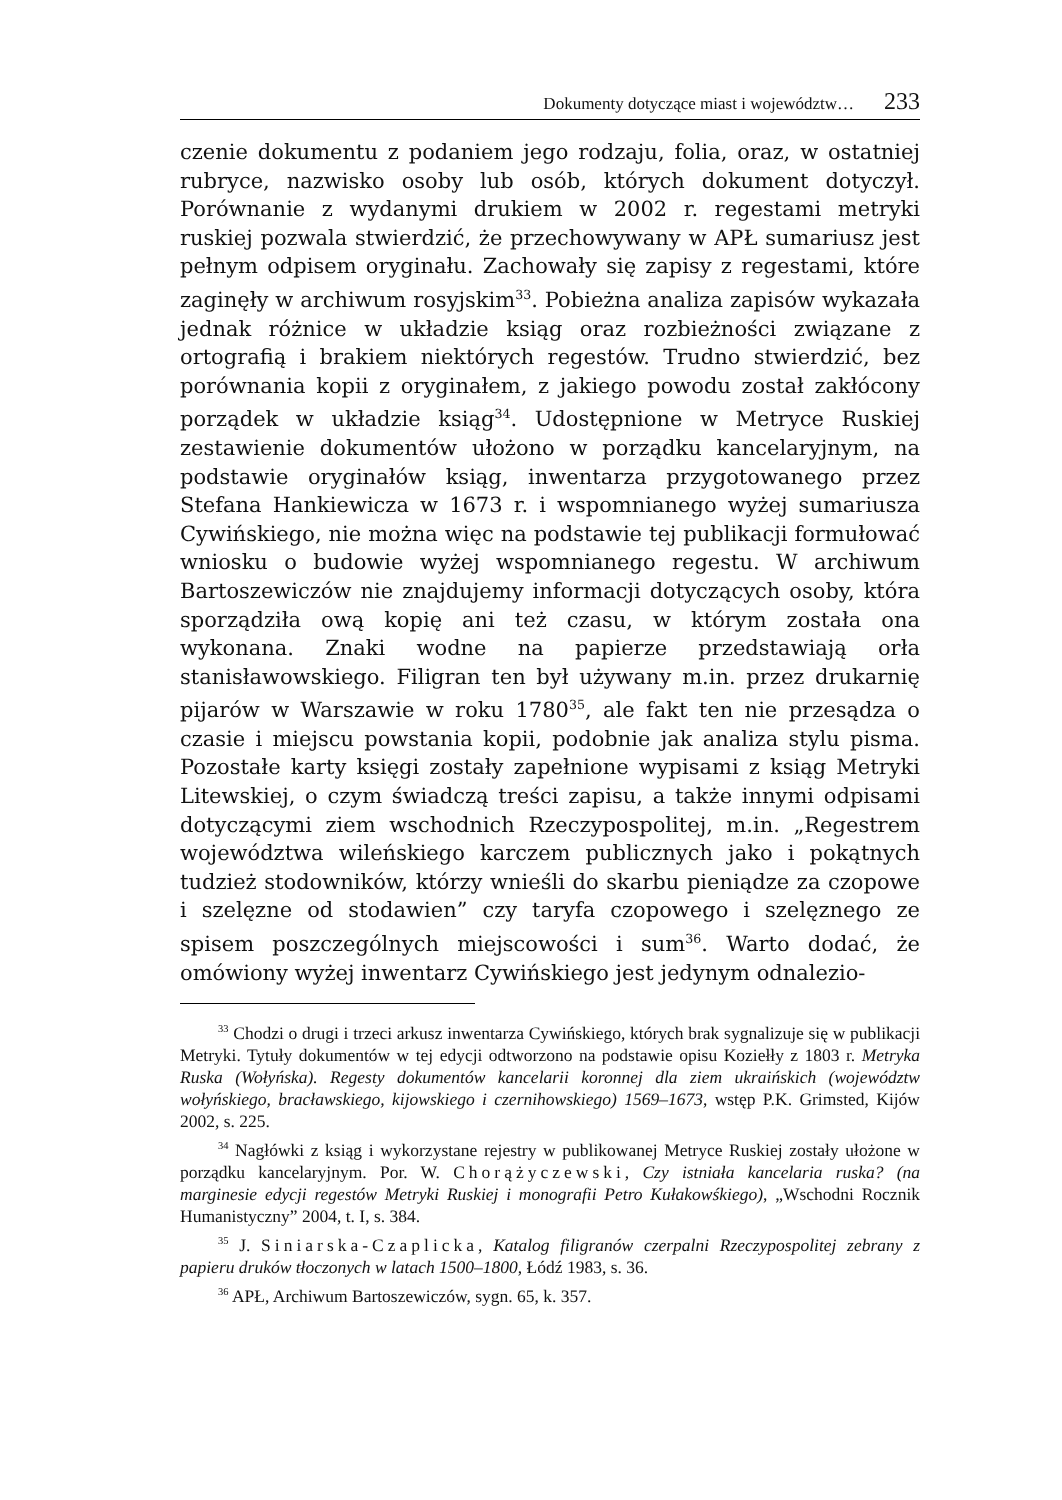Dokumenty dotyczące miast i województw… 233
czenie dokumentu z podaniem jego rodzaju, folia, oraz, w ostatniej rubryce, nazwisko osoby lub osób, których dokument dotyczył. Porównanie z wydanymi drukiem w 2002 r. regestami metryki ruskiej pozwala stwierdzić, że przechowywany w APŁ sumariusz jest pełnym odpisem oryginału. Zachowały się zapisy z regestami, które zaginęły w archiwum rosyjskim<sup>33</sup>. Pobieżna analiza zapisów wykazała jednak różnice w układzie ksiąg oraz rozbieżności związane z ortografią i brakiem niektórych regestów. Trudno stwierdzić, bez porównania kopii z oryginałem, z jakiego powodu został zakłócony porządek w układzie ksiąg<sup>34</sup>. Udostępnione w Metryce Ruskiej zestawienie dokumentów ułożono w porządku kancelaryjnym, na podstawie oryginałów ksiąg, inwentarza przygotowanego przez Stefana Hankiewicza w 1673 r. i wspomnianego wyżej sumariusza Cywińskiego, nie można więc na podstawie tej publikacji formułować wniosku o budowie wyżej wspomnianego regestu. W archiwum Bartoszewiczów nie znajdujemy informacji dotyczących osoby, która sporządziła ową kopię ani też czasu, w którym została ona wykonana. Znaki wodne na papierze przedstawiają orła stanisławowskiego. Filigran ten był używany m.in. przez drukarnię pijarów w Warszawie w roku 1780<sup>35</sup>, ale fakt ten nie przesądza o czasie i miejscu powstania kopii, podobnie jak analiza stylu pisma. Pozostałe karty księgi zostały zapełnione wypisami z ksiąg Metryki Litewskiej, o czym świadczą treści zapisu, a także innymi odpisami dotyczącymi ziem wschodnich Rzeczypospolitej, m.in. „Regestrem województwa wileńskiego karczem publicznych jako i pokątnych tudzież stodowników, którzy wnieśli do skarbu pieniądze za czopowe i szelęzne od stodawien” czy taryfa czopowego i szelęznego ze spisem poszczególnych miejscowości i sum<sup>36</sup>. Warto dodać, że omówiony wyżej inwentarz Cywińskiego jest jedynym odnalezio-
<sup>33</sup> Chodzi o drugi i trzeci arkusz inwentarza Cywińskiego, których brak sygnalizuje się w publikacji Metryki. Tytuły dokumentów w tej edycji odtworzono na podstawie opisu Koziełły z 1803 r. Metryka Ruska (Wołyńska). Regesty dokumentów kancelarii koronnej dla ziem ukraińskich (województw wołyńskiego, bracławskiego, kijowskiego i czernihowskiego) 1569–1673, wstęp P.K. Grimsted, Kijów 2002, s. 225.
<sup>34</sup> Nagłówki z ksiąg i wykorzystane rejestry w publikowanej Metryce Ruskiej zostały ułożone w porządku kancelaryjnym. Por. W. Chorążyczewski, Czy istniała kancelaria ruska? (na marginesie edycji regestów Metryki Ruskiej i monografii Petro Kułakowśkiego), „Wschodni Rocznik Humanistyczny” 2004, t. I, s. 384.
<sup>35</sup> J. Siniarska-Czaplicka, Katalog filigranów czerpalni Rzeczypospolitej zebrany z papieru druków tłoczonych w latach 1500–1800, Łódź 1983, s. 36.
<sup>36</sup> APŁ, Archiwum Bartoszewiczów, sygn. 65, k. 357.